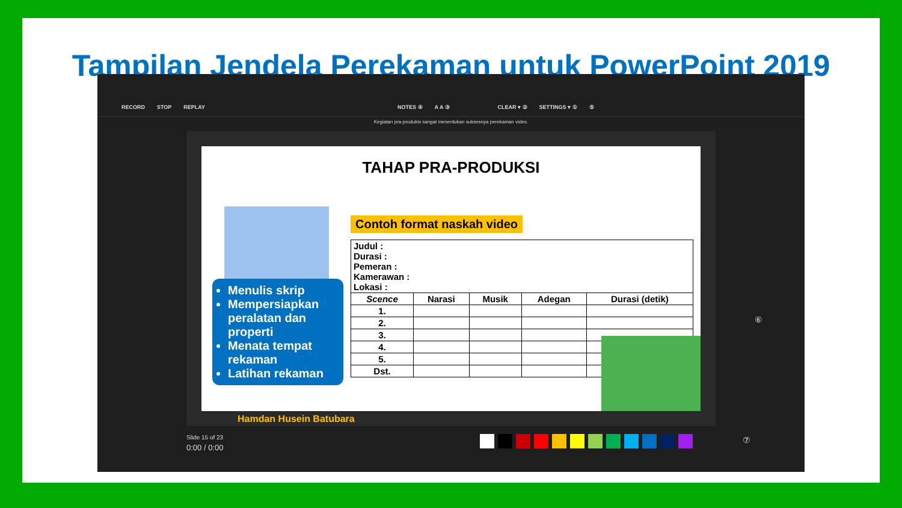Tampilan Jendela Perekaman untuk PowerPoint 2019
RECORD STOP REPLAY NOTES ④ A A ③ CLEAR ▾ ② SETTINGS ▾ ① ⑤
Kegiatan pra-produksi sangat menentukan suksesnya perekaman video.
TAHAP PRA-PRODUKSI
Menulis skrip
Mempersiapkan peralatan dan properti
Menata tempat rekaman
Latihan rekaman
Contoh format naskah video
| Judul : Durasi : Pemeran : Kamerawan : Lokasi : | | | | |
| Scence | Narasi | Musik | Adegan | Durasi (detik) |
| 1. | | | | |
| 2. | | | | |
| 3. | | | | |
| 4. | | | | |
| 5. | | | | |
| Dst. | | | | |
Hamdan Husein Batubara
Slide 15 of 23
0:00 / 0:00
⑦
⑥